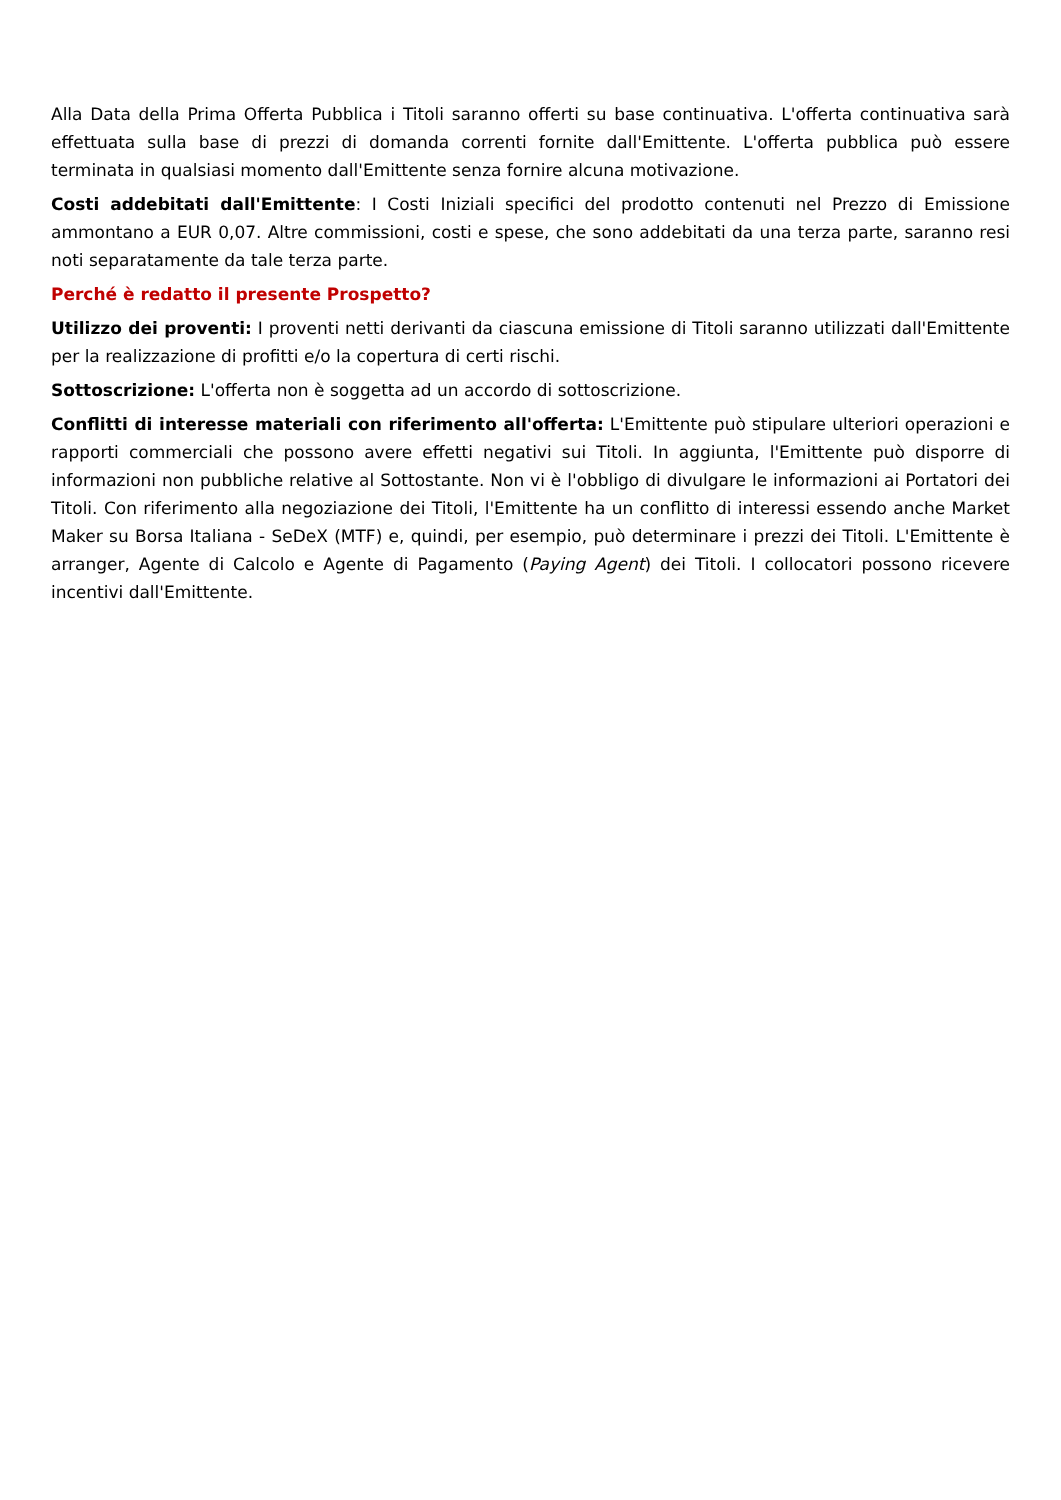Alla Data della Prima Offerta Pubblica i Titoli saranno offerti su base continuativa. L'offerta continuativa sarà effettuata sulla base di prezzi di domanda correnti fornite dall'Emittente. L'offerta pubblica può essere terminata in qualsiasi momento dall'Emittente senza fornire alcuna motivazione.
Costi addebitati dall'Emittente: I Costi Iniziali specifici del prodotto contenuti nel Prezzo di Emissione ammontano a EUR 0,07. Altre commissioni, costi e spese, che sono addebitati da una terza parte, saranno resi noti separatamente da tale terza parte.
Perché è redatto il presente Prospetto?
Utilizzo dei proventi: I proventi netti derivanti da ciascuna emissione di Titoli saranno utilizzati dall'Emittente per la realizzazione di profitti e/o la copertura di certi rischi.
Sottoscrizione: L'offerta non è soggetta ad un accordo di sottoscrizione.
Conflitti di interesse materiali con riferimento all'offerta: L'Emittente può stipulare ulteriori operazioni e rapporti commerciali che possono avere effetti negativi sui Titoli. In aggiunta, l'Emittente può disporre di informazioni non pubbliche relative al Sottostante. Non vi è l'obbligo di divulgare le informazioni ai Portatori dei Titoli. Con riferimento alla negoziazione dei Titoli, l'Emittente ha un conflitto di interessi essendo anche Market Maker su Borsa Italiana - SeDeX (MTF) e, quindi, per esempio, può determinare i prezzi dei Titoli. L'Emittente è arranger, Agente di Calcolo e Agente di Pagamento (Paying Agent) dei Titoli. I collocatori possono ricevere incentivi dall'Emittente.